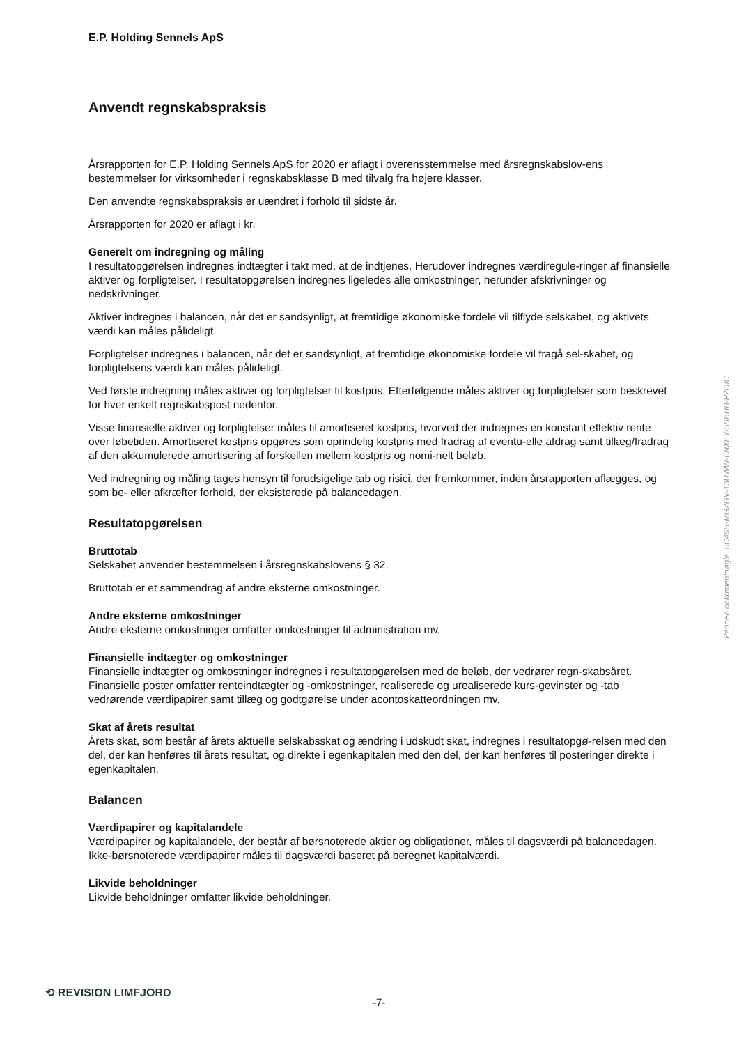E.P. Holding Sennels ApS
Anvendt regnskabspraksis
Årsrapporten for E.P. Holding Sennels ApS for 2020 er aflagt i overensstemmelse med årsregnskabslov-ens bestemmelser for virksomheder i regnskabsklasse B med tilvalg fra højere klasser.
Den anvendte regnskabspraksis er uændret i forhold til sidste år.
Årsrapporten for 2020 er aflagt i kr.
Generelt om indregning og måling
I resultatopgørelsen indregnes indtægter i takt med, at de indtjenes. Herudover indregnes værdiregule-ringer af finansielle aktiver og forpligtelser. I resultatopgørelsen indregnes ligeledes alle omkostninger, herunder afskrivninger og nedskrivninger.
Aktiver indregnes i balancen, når det er sandsynligt, at fremtidige økonomiske fordele vil tilflyde selskabet, og aktivets værdi kan måles pålideligt.
Forpligtelser indregnes i balancen, når det er sandsynligt, at fremtidige økonomiske fordele vil fragå sel-skabet, og forpligtelsens værdi kan måles pålideligt.
Ved første indregning måles aktiver og forpligtelser til kostpris. Efterfølgende måles aktiver og forpligtelser som beskrevet for hver enkelt regnskabspost nedenfor.
Visse finansielle aktiver og forpligtelser måles til amortiseret kostpris, hvorved der indregnes en konstant effektiv rente over løbetiden. Amortiseret kostpris opgøres som oprindelig kostpris med fradrag af eventu-elle afdrag samt tillæg/fradrag af den akkumulerede amortisering af forskellen mellem kostpris og nomi-nelt beløb.
Ved indregning og måling tages hensyn til forudsigelige tab og risici, der fremkommer, inden årsrapporten aflægges, og som be- eller afkræfter forhold, der eksisterede på balancedagen.
Resultatopgørelsen
Bruttotab
Selskabet anvender bestemmelsen i årsregnskabslovens § 32.
Bruttotab er et sammendrag af andre eksterne omkostninger.
Andre eksterne omkostninger
Andre eksterne omkostninger omfatter omkostninger til administration mv.
Finansielle indtægter og omkostninger
Finansielle indtægter og omkostninger indregnes i resultatopgørelsen med de beløb, der vedrører regn-skabsåret. Finansielle poster omfatter renteindtægter og -omkostninger, realiserede og urealiserede kurs-gevinster og -tab vedrørende værdipapirer samt tillæg og godtgørelse under acontoskatteordningen mv.
Skat af årets resultat
Årets skat, som består af årets aktuelle selskabsskat og ændring i udskudt skat, indregnes i resultatopgø-relsen med den del, der kan henføres til årets resultat, og direkte i egenkapitalen med den del, der kan henføres til posteringer direkte i egenkapitalen.
Balancen
Værdipapirer og kapitalandele
Værdipapirer og kapitalandele, der består af børsnoterede aktier og obligationer, måles til dagsværdi på balancedagen. Ikke-børsnoterede værdipapirer måles til dagsværdi baseret på beregnet kapitalværdi.
Likvide beholdninger
Likvide beholdninger omfatter likvide beholdninger.
Penneo dokumentnøgle: 0C46H-MGZGV-13UWW-6NXEY-5SBHB-P2OIC
⟲ REVISION LIMFJORD
-7-